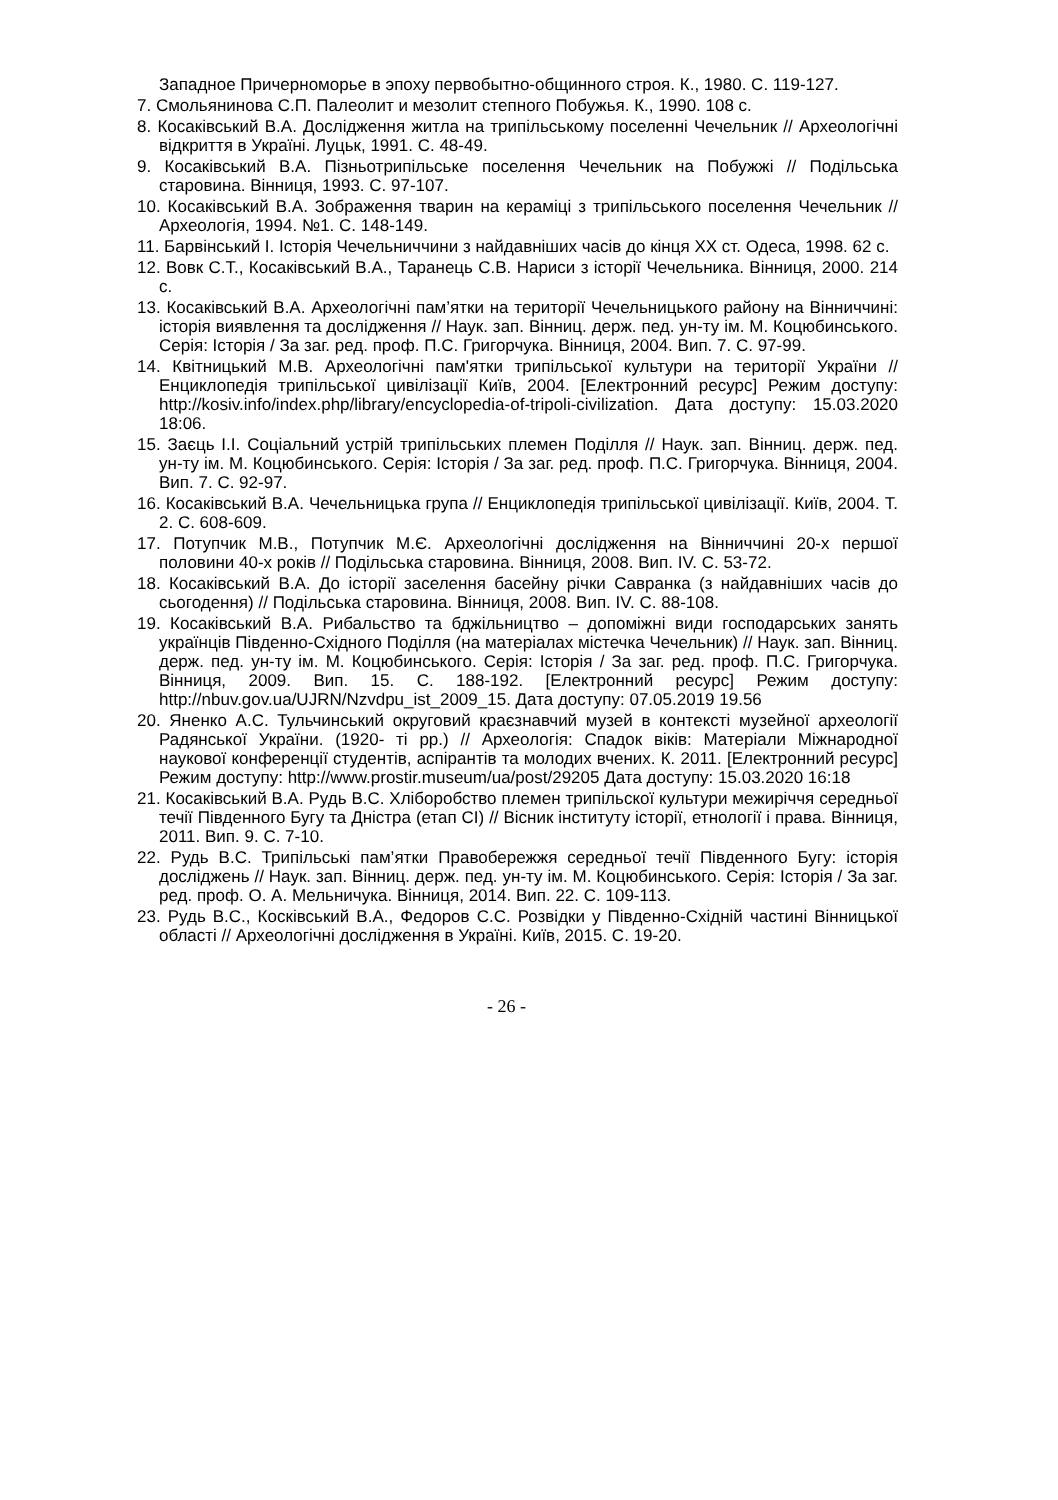Западное Причерноморье в эпоху первобытно-общинного строя. К., 1980. С. 119-127.
7. Смольянинова С.П. Палеолит и мезолит степного Побужья. К., 1990. 108 с.
8. Косаківський В.А. Дослідження житла на трипільському поселенні Чечельник // Археологічні відкриття в Україні. Луцьк, 1991. С. 48-49.
9. Косаківський В.А. Пізньотрипільське поселення Чечельник на Побужжі // Подільська старовина. Вінниця, 1993. С. 97-107.
10. Косаківський В.А. Зображення тварин на кераміці з трипільського поселення Чечельник // Археологія, 1994. №1. С. 148-149.
11. Барвінський І. Історія Чечельниччини з найдавніших часів до кінця XX ст. Одеса, 1998. 62 с.
12. Вовк С.Т., Косаківський В.А., Таранець С.В. Нариси з історії Чечельника. Вінниця, 2000. 214 с.
13. Косаківський В.А. Археологічні пам’ятки на території Чечельницького району на Вінниччині: історія виявлення та дослідження // Наук. зап. Вінниц. держ. пед. ун-ту ім. М. Коцюбинського. Серія: Історія / За заг. ред. проф. П.С. Григорчука. Вінниця, 2004. Вип. 7. С. 97-99.
14. Квітницький М.В. Археологічні пам'ятки трипільської культури на території України // Енциклопедія трипільської цивілізації Київ, 2004. [Електронний ресурс] Режим доступу: http://kosiv.info/index.php/library/encyclopedia-of-tripoli-civilization. Дата доступу: 15.03.2020 18:06.
15. Заєць І.І. Соціальний устрій трипільських племен Поділля // Наук. зап. Вінниц. держ. пед. ун-ту ім. М. Коцюбинського. Серія: Історія / За заг. ред. проф. П.С. Григорчука. Вінниця, 2004. Вип. 7. С. 92-97.
16. Косаківський В.А. Чечельницька група // Енциклопедія трипільської цивілізації. Київ, 2004. Т. 2. С. 608-609.
17. Потупчик М.В., Потупчик М.Є. Археологічні дослідження на Вінниччині 20-х першої половини 40-х років // Подільська старовина. Вінниця, 2008. Вип. IV. С. 53-72.
18. Косаківський В.А. До історії заселення басейну річки Савранка (з найдавніших часів до сьогодення) // Подільська старовина. Вінниця, 2008. Вип. IV. С. 88-108.
19. Косаківський В.А. Рибальство та бджільництво – допоміжні види господарських занять українців Південно-Східного Поділля (на матеріалах містечка Чечельник) // Наук. зап. Вінниц. держ. пед. ун-ту ім. М. Коцюбинського. Серія: Історія / За заг. ред. проф. П.С. Григорчука. Вінниця, 2009. Вип. 15. С. 188-192. [Електронний ресурс] Режим доступу: http://nbuv.gov.ua/UJRN/Nzvdpu_ist_2009_15. Дата доступу: 07.05.2019 19.56
20. Яненко А.С. Тульчинський округовий краєзнавчий музей в контексті музейної археології Радянської України. (1920- ті рр.) // Археологія: Спадок віків: Матеріали Міжнародної наукової конференції студентів, аспірантів та молодих вчених. К. 2011. [Електронний ресурс] Режим доступу: http://www.prostir.museum/ua/post/29205 Дата доступу: 15.03.2020 16:18
21. Косаківський В.А. Рудь В.С. Хліборобство племен трипільскої культури межиріччя середньої течії Південного Бугу та Дністра (етап СІ) // Вісник інституту історії, етнології і права. Вінниця, 2011. Вип. 9. С. 7-10.
22. Рудь В.С. Трипільські пам’ятки Правобережжя середньої течії Південного Бугу: історія досліджень // Наук. зап. Вінниц. держ. пед. ун-ту ім. М. Коцюбинського. Серія: Історія / За заг. ред. проф. О. А. Мельничука. Вінниця, 2014. Вип. 22. С. 109-113.
23. Рудь В.С., Косківський В.А., Федоров С.С. Розвідки у Південно-Східній частині Вінницької області // Археологічні дослідження в Україні. Київ, 2015. С. 19-20.
- 26 -